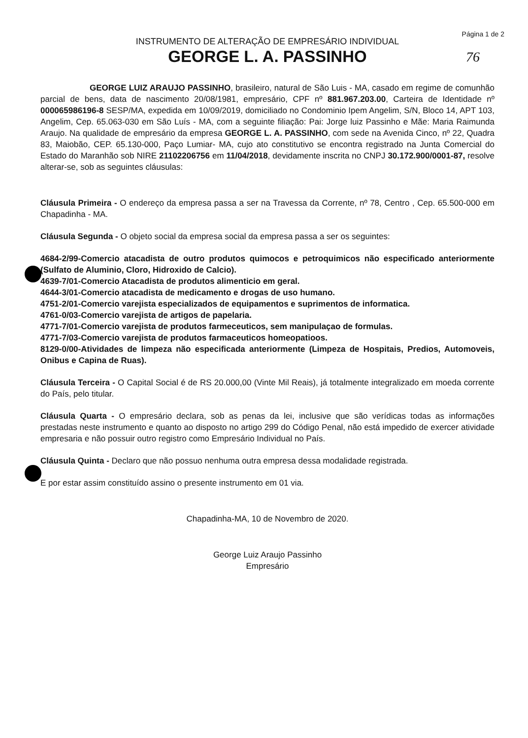Página 1 de 2
INSTRUMENTO DE ALTERAÇÃO DE EMPRESÁRIO INDIVIDUAL
GEORGE L. A. PASSINHO
76
GEORGE LUIZ ARAUJO PASSINHO, brasileiro, natural de São Luis - MA, casado em regime de comunhão parcial de bens, data de nascimento 20/08/1981, empresário, CPF nº 881.967.203.00, Carteira de Identidade nº 000065986196-8 SESP/MA, expedida em 10/09/2019, domiciliado no Condominio Ipem Angelim, S/N, Bloco 14, APT 103, Angelim, Cep. 65.063-030 em São Luís - MA, com a seguinte filiação: Pai: Jorge luiz Passinho e Mãe: Maria Raimunda Araujo. Na qualidade de empresário da empresa GEORGE L. A. PASSINHO, com sede na Avenida Cinco, nº 22, Quadra 83, Maiobão, CEP. 65.130-000, Paço Lumiar- MA, cujo ato constitutivo se encontra registrado na Junta Comercial do Estado do Maranhão sob NIRE 21102206756 em 11/04/2018, devidamente inscrita no CNPJ 30.172.900/0001-87, resolve alterar-se, sob as seguintes cláusulas:
Cláusula Primeira - O endereço da empresa passa a ser na Travessa da Corrente, nº 78, Centro , Cep. 65.500-000 em Chapadinha - MA.
Cláusula Segunda - O objeto social da empresa social da empresa passa a ser os seguintes:
4684-2/99-Comercio atacadista de outro produtos quimocos e petroquimicos não especificado anteriormente (Sulfato de Aluminio, Cloro, Hidroxido de Calcio).
4639-7/01-Comercio Atacadista de produtos alimenticio em geral.
4644-3/01-Comercio atacadista de medicamento e drogas de uso humano.
4751-2/01-Comercio varejista especializados de equipamentos e suprimentos de informatica.
4761-0/03-Comercio varejista de artigos de papelaria.
4771-7/01-Comercio varejista de produtos farmeceuticos, sem manipulaçao de formulas.
4771-7/03-Comercio varejista de produtos farmaceuticos homeopatioos.
8129-0/00-Atividades de limpeza não especificada anteriormente (Limpeza de Hospitais, Predios, Automoveis, Onibus e Capina de Ruas).
Cláusula Terceira - O Capital Social é de RS 20.000,00 (Vinte Mil Reais), já totalmente integralizado em moeda corrente do País, pelo titular.
Cláusula Quarta - O empresário declara, sob as penas da lei, inclusive que são verídicas todas as informações prestadas neste instrumento e quanto ao disposto no artigo 299 do Código Penal, não está impedido de exercer atividade empresaria e não possuir outro registro como Empresário Individual no País.
Cláusula Quinta - Declaro que não possuo nenhuma outra empresa dessa modalidade registrada.
E por estar assim constituído assino o presente instrumento em 01 via.
Chapadinha-MA, 10 de Novembro de 2020.
George Luiz Araujo Passinho
Empresário